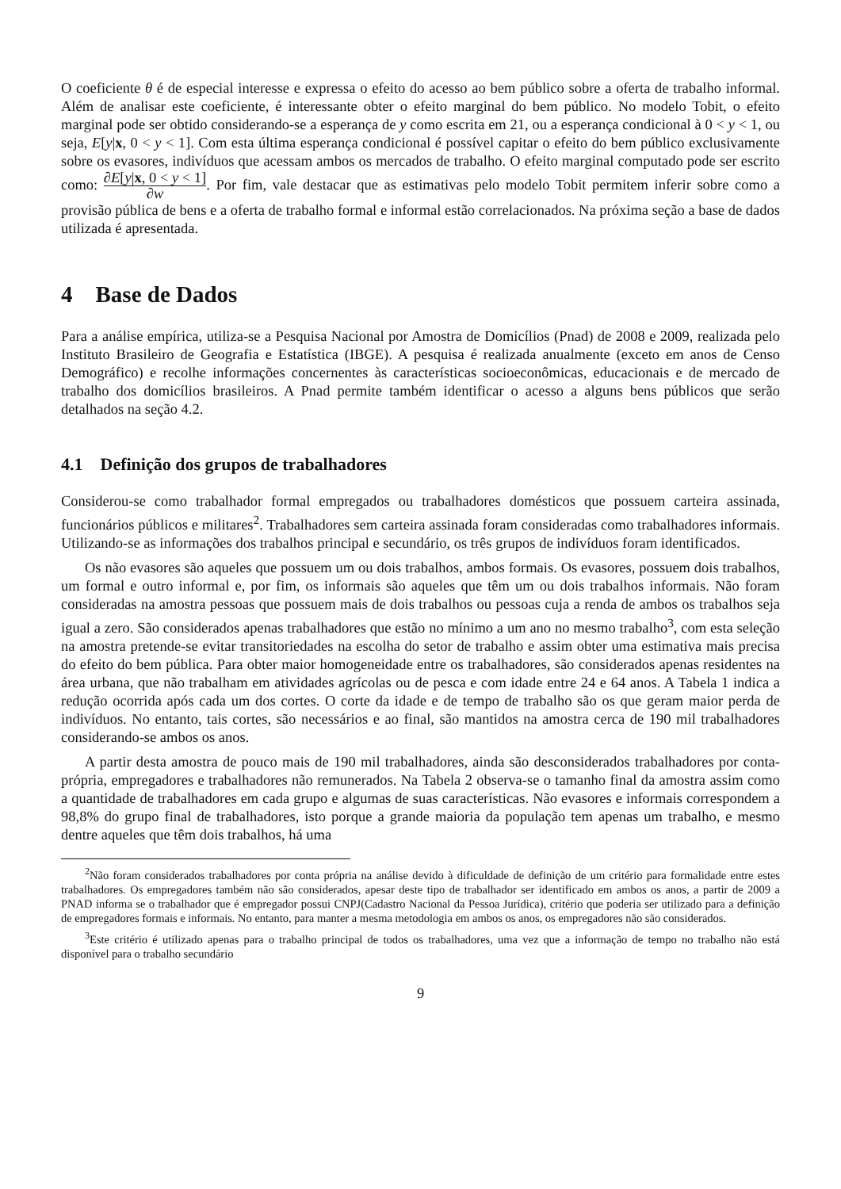O coeficiente θ é de especial interesse e expressa o efeito do acesso ao bem público sobre a oferta de trabalho informal. Além de analisar este coeficiente, é interessante obter o efeito marginal do bem público. No modelo Tobit, o efeito marginal pode ser obtido considerando-se a esperança de y como escrita em 21, ou a esperança condicional à 0 < y < 1, ou seja, E[y|x, 0 < y < 1]. Com esta última esperança condicional é possível capitar o efeito do bem público exclusivamente sobre os evasores, indivíduos que acessam ambos os mercados de trabalho. O efeito marginal computado pode ser escrito como: ∂E[y|x, 0 < y < 1] ∂w. Por fim, vale destacar que as estimativas pelo modelo Tobit permitem inferir sobre como a provisão pública de bens e a oferta de trabalho formal e informal estão correlacionados. Na próxima seção a base de dados utilizada é apresentada.
4 Base de Dados
Para a análise empírica, utiliza-se a Pesquisa Nacional por Amostra de Domicílios (Pnad) de 2008 e 2009, realizada pelo Instituto Brasileiro de Geografia e Estatística (IBGE). A pesquisa é realizada anualmente (exceto em anos de Censo Demográfico) e recolhe informações concernentes às características socioeconômicas, educacionais e de mercado de trabalho dos domicílios brasileiros. A Pnad permite também identificar o acesso a alguns bens públicos que serão detalhados na seção 4.2.
4.1 Definição dos grupos de trabalhadores
Considerou-se como trabalhador formal empregados ou trabalhadores domésticos que possuem carteira assinada, funcionários públicos e militares<sup>2</sup>. Trabalhadores sem carteira assinada foram consideradas como trabalhadores informais. Utilizando-se as informações dos trabalhos principal e secundário, os três grupos de indivíduos foram identificados.
Os não evasores são aqueles que possuem um ou dois trabalhos, ambos formais. Os evasores, possuem dois trabalhos, um formal e outro informal e, por fim, os informais são aqueles que têm um ou dois trabalhos informais. Não foram consideradas na amostra pessoas que possuem mais de dois trabalhos ou pessoas cuja a renda de ambos os trabalhos seja igual a zero. São considerados apenas trabalhadores que estão no mínimo a um ano no mesmo trabalho<sup>3</sup>, com esta seleção na amostra pretende-se evitar transitoriedades na escolha do setor de trabalho e assim obter uma estimativa mais precisa do efeito do bem pública. Para obter maior homogeneidade entre os trabalhadores, são considerados apenas residentes na área urbana, que não trabalham em atividades agrícolas ou de pesca e com idade entre 24 e 64 anos. A Tabela 1 indica a redução ocorrida após cada um dos cortes. O corte da idade e de tempo de trabalho são os que geram maior perda de indivíduos. No entanto, tais cortes, são necessários e ao final, são mantidos na amostra cerca de 190 mil trabalhadores considerando-se ambos os anos.
A partir desta amostra de pouco mais de 190 mil trabalhadores, ainda são desconsiderados trabalhadores por conta-própria, empregadores e trabalhadores não remunerados. Na Tabela 2 observa-se o tamanho final da amostra assim como a quantidade de trabalhadores em cada grupo e algumas de suas características. Não evasores e informais correspondem a 98,8% do grupo final de trabalhadores, isto porque a grande maioria da população tem apenas um trabalho, e mesmo dentre aqueles que têm dois trabalhos, há uma
<sup>2</sup> Não foram considerados trabalhadores por conta própria na análise devido à dificuldade de definição de um critério para formalidade entre estes trabalhadores. Os empregadores também não são considerados, apesar deste tipo de trabalhador ser identificado em ambos os anos, a partir de 2009 a PNAD informa se o trabalhador que é empregador possui CNPJ(Cadastro Nacional da Pessoa Jurídica), critério que poderia ser utilizado para a definição de empregadores formais e informais. No entanto, para manter a mesma metodologia em ambos os anos, os empregadores não são considerados.
<sup>3</sup> Este critério é utilizado apenas para o trabalho principal de todos os trabalhadores, uma vez que a informação de tempo no trabalho não está disponível para o trabalho secundário
9